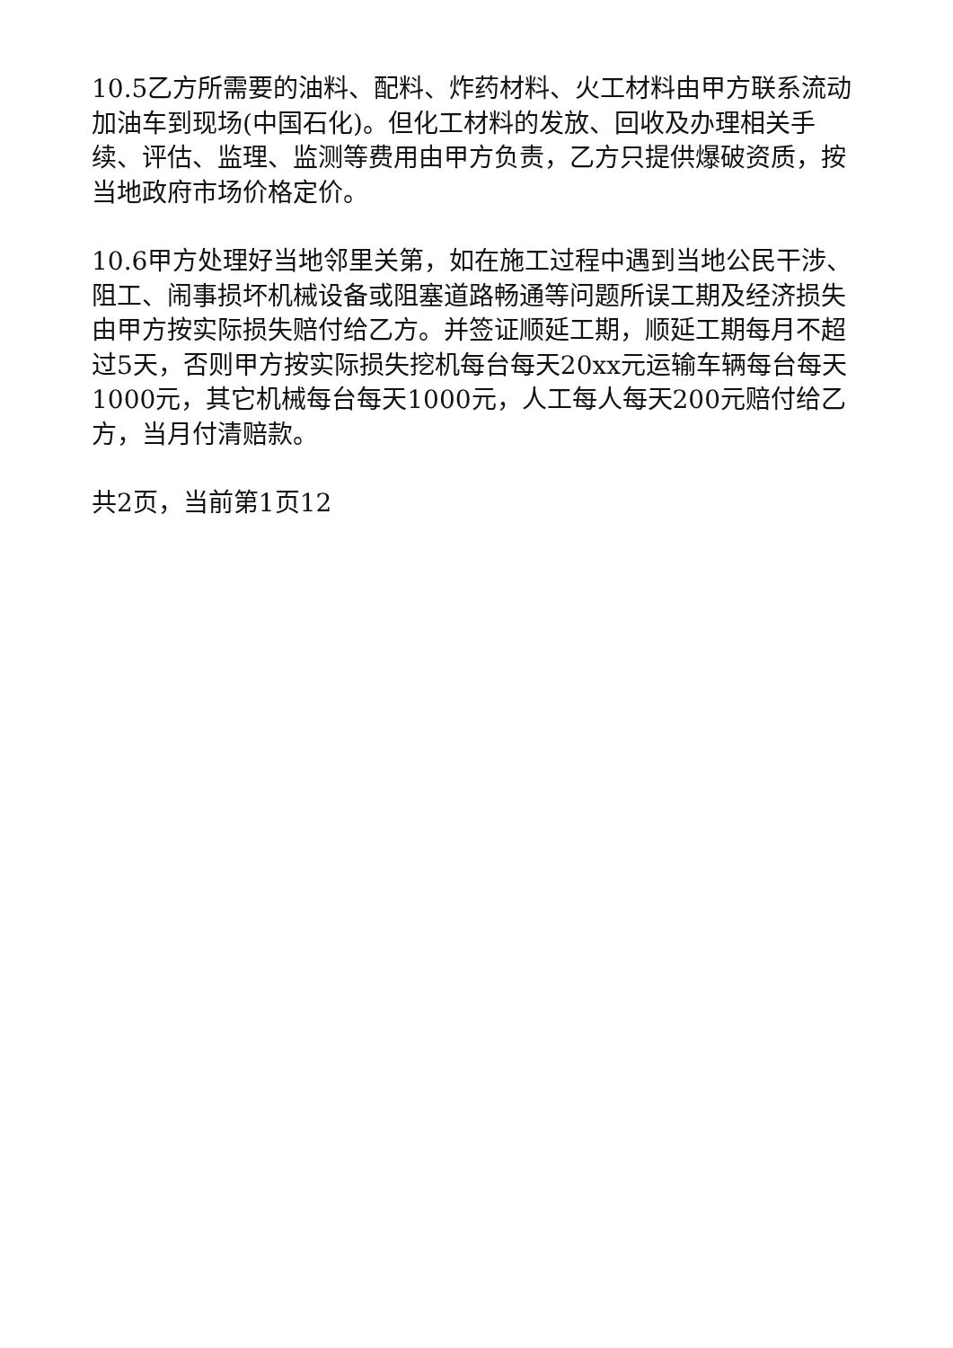10.5乙方所需要的油料、配料、炸药材料、火工材料由甲方联系流动加油车到现场(中国石化)。但化工材料的发放、回收及办理相关手续、评估、监理、监测等费用由甲方负责，乙方只提供爆破资质，按当地政府市场价格定价。
10.6甲方处理好当地邻里关第，如在施工过程中遇到当地公民干涉、阻工、闹事损坏机械设备或阻塞道路畅通等问题所误工期及经济损失由甲方按实际损失赔付给乙方。并签证顺延工期，顺延工期每月不超过5天，否则甲方按实际损失挖机每台每天20xx元运输车辆每台每天1000元，其它机械每台每天1000元，人工每人每天200元赔付给乙方，当月付清赔款。
共2页，当前第1页12